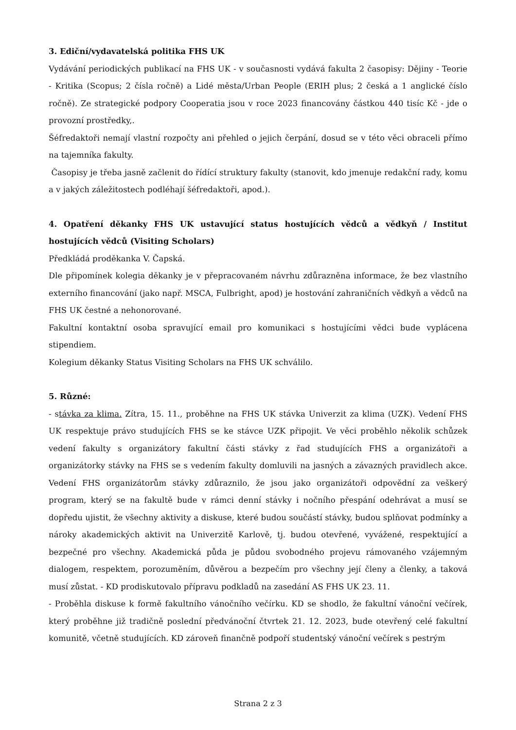3. Ediční/vydavatelská politika FHS UK
Vydávání periodických publikací na FHS UK - v současnosti vydává fakulta 2 časopisy: Dějiny - Teorie - Kritika (Scopus; 2 čísla ročně) a Lidé města/Urban People (ERIH plus; 2 česká a 1 anglické číslo ročně). Ze strategické podpory Cooperatia jsou v roce 2023 financovány částkou 440 tisíc Kč - jde o provozní prostředky,.
Šéfredaktoři nemají vlastní rozpočty ani přehled o jejich čerpání, dosud se v této věci obraceli přímo na tajemníka fakulty.
Časopisy je třeba jasně začlenit do řídící struktury fakulty (stanovit, kdo jmenuje redakční rady, komu a v jakých záležitostech podléhají šéfredaktoři, apod.).
4. Opatření děkanky FHS UK ustavující status hostujících vědců a vědkyň / Institut hostujících vědců (Visiting Scholars)
Předkládá proděkanka V. Čapská.
Dle připomínek kolegia děkanky je v přepracovaném návrhu zdůrazněna informace, že bez vlastního externího financování (jako např. MSCA, Fulbright, apod) je hostování zahraničních vědkyň a vědců na FHS UK čestné a nehonorované.
Fakultní kontaktní osoba spravující email pro komunikaci s hostujícími vědci bude vyplácena stipendiem.
Kolegium děkanky Status Visiting Scholars na FHS UK schválilo.
5. Různé:
- stávka za klima. Zítra, 15. 11., proběhne na FHS UK stávka Univerzit za klima (UZK). Vedení FHS UK respektuje právo studujících FHS se ke stávce UZK připojit. Ve věci proběhlo několik schůzek vedení fakulty s organizátory fakultní části stávky z řad studujících FHS a organizátoři a organizátorky stávky na FHS se s vedením fakulty domluvili na jasných a závazných pravidlech akce. Vedení FHS organizátorům stávky zdůraznilo, že jsou jako organizátoři odpovědní za veškerý program, který se na fakultě bude v rámci denní stávky i nočního přespání odehrávat a musí se dopředu ujistit, že všechny aktivity a diskuse, které budou součástí stávky, budou splňovat podmínky a nároky akademických aktivit na Univerzitě Karlově, tj. budou otevřené, vyvážené, respektující a bezpečné pro všechny. Akademická půda je půdou svobodného projevu rámovaného vzájemným dialogem, respektem, porozuměním, důvěrou a bezpečím pro všechny její členy a členky, a taková musí zůstat. - KD prodiskutovalo přípravu podkladů na zasedání AS FHS UK 23. 11.
- Proběhla diskuse k formě fakultního vánočního večírku. KD se shodlo, že fakultní vánoční večírek, který proběhne již tradičně poslední předvánoční čtvrtek 21. 12. 2023, bude otevřený celé fakultní komunitě, včetně studujících. KD zároveň finančně podpoří studentský vánoční večírek s pestrým
Strana 2 z 3